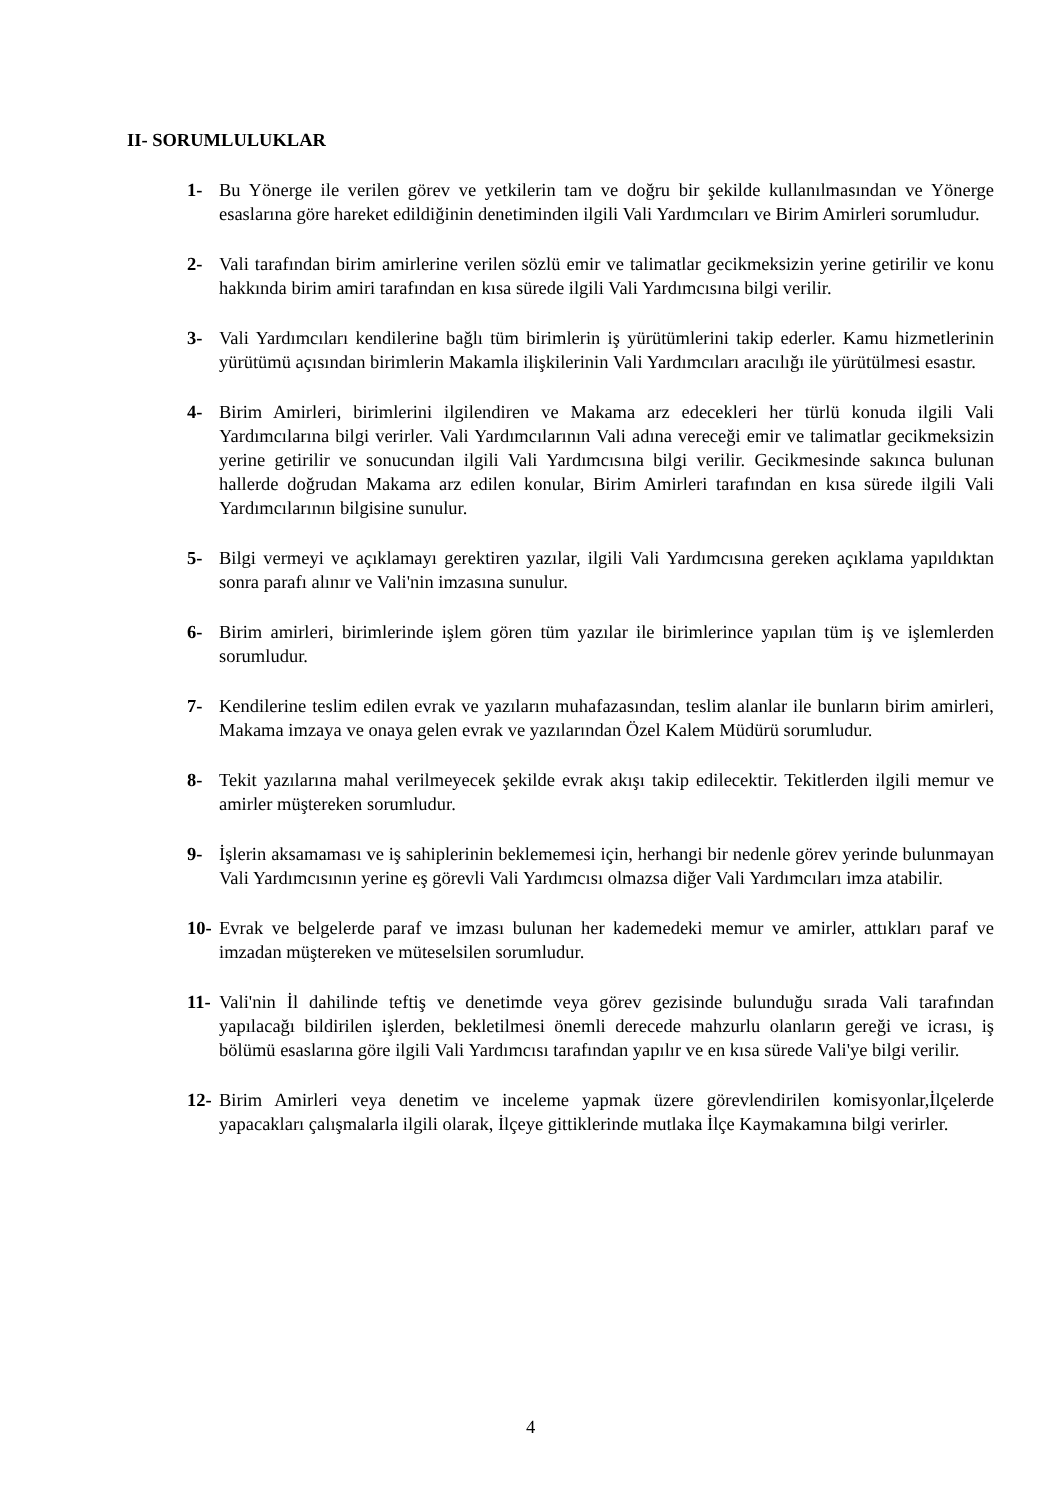II- SORUMLULUKLAR
1- Bu Yönerge ile verilen görev ve yetkilerin tam ve doğru bir şekilde kullanılmasından ve Yönerge esaslarına göre hareket edildiğinin denetiminden ilgili Vali Yardımcıları ve Birim Amirleri sorumludur.
2- Vali tarafından birim amirlerine verilen sözlü emir ve talimatlar gecikmeksizin yerine getirilir ve konu hakkında birim amiri tarafından en kısa sürede ilgili Vali Yardımcısına bilgi verilir.
3- Vali Yardımcıları kendilerine bağlı tüm birimlerin iş yürütümlerini takip ederler. Kamu hizmetlerinin yürütümü açısından birimlerin Makamla ilişkilerinin Vali Yardımcıları aracılığı ile yürütülmesi esastır.
4- Birim Amirleri, birimlerini ilgilendiren ve Makama arz edecekleri her türlü konuda ilgili Vali Yardımcılarına bilgi verirler. Vali Yardımcılarının Vali adına vereceği emir ve talimatlar gecikmeksizin yerine getirilir ve sonucundan ilgili Vali Yardımcısına bilgi verilir. Gecikmesinde sakınca bulunan hallerde doğrudan Makama arz edilen konular, Birim Amirleri tarafından en kısa sürede ilgili Vali Yardımcılarının bilgisine sunulur.
5- Bilgi vermeyi ve açıklamayı gerektiren yazılar, ilgili Vali Yardımcısına gereken açıklama yapıldıktan sonra parafı alınır ve Vali'nin imzasına sunulur.
6- Birim amirleri, birimlerinde işlem gören tüm yazılar ile birimlerince yapılan tüm iş ve işlemlerden sorumludur.
7- Kendilerine teslim edilen evrak ve yazıların muhafazasından, teslim alanlar ile bunların birim amirleri, Makama imzaya ve onaya gelen evrak ve yazılarından Özel Kalem Müdürü sorumludur.
8- Tekit yazılarına mahal verilmeyecek şekilde evrak akışı takip edilecektir. Tekitlerden ilgili memur ve amirler müştereken sorumludur.
9- İşlerin aksamaması ve iş sahiplerinin beklememesi için, herhangi bir nedenle görev yerinde bulunmayan Vali Yardımcısının yerine eş görevli Vali Yardımcısı olmazsa diğer Vali Yardımcıları imza atabilir.
10- Evrak ve belgelerde paraf ve imzası bulunan her kademedeki memur ve amirler, attıkları paraf ve imzadan müştereken ve müteselsilen sorumludur.
11- Vali'nin İl dahilinde teftiş ve denetimde veya görev gezisinde bulunduğu sırada Vali tarafından yapılacağı bildirilen işlerden, bekletilmesi önemli derecede mahzurlu olanların gereği ve icrası, iş bölümü esaslarına göre ilgili Vali Yardımcısı tarafından yapılır ve en kısa sürede Vali'ye bilgi verilir.
12- Birim Amirleri veya denetim ve inceleme yapmak üzere görevlendirilen komisyonlar,İlçelerde yapacakları çalışmalarla ilgili olarak, İlçeye gittiklerinde mutlaka İlçe Kaymakamına bilgi verirler.
4